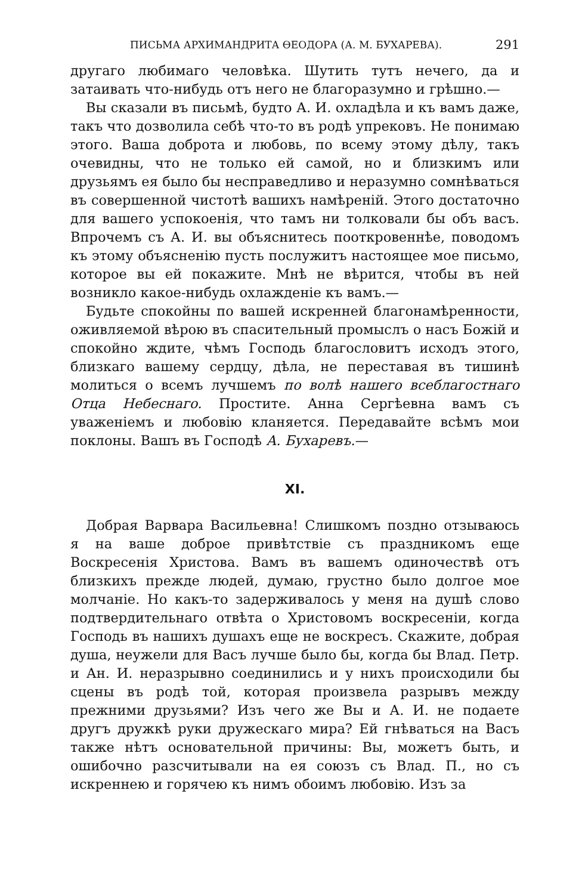ПИСЬМА АРХИМАНДРИТА ӨЕОДОРА (А. М. БУХАРЕВА). 291
другаго любимаго человѣка. Шутить тутъ нечего, да и затаивать что-нибудь отъ него не благоразумно и грѣшно.—
Вы сказали въ письмѣ, будто А. И. охладѣла и къ вамъ даже, такъ что дозволила себѣ что-то въ родѣ упрековъ. Не понимаю этого. Ваша доброта и любовь, по всему этому дѣлу, такъ очевидны, что не только ей самой, но и близкимъ или друзьямъ ея было бы несправедливо и неразумно сомнѣваться въ совершенной чистотѣ вашихъ намѣреній. Этого достаточно для вашего успокоенія, что тамъ ни толковали бы объ васъ. Впрочемъ съ А. И. вы объяснитесь пооткровеннѣе, поводомъ къ этому объясненію пусть послужитъ настоящее мое письмо, которое вы ей покажите. Мнѣ не вѣрится, чтобы въ ней возникло какое-нибудь охлажденіе къ вамъ.—
Будьте спокойны по вашей искренней благонамѣренности, оживляемой вѣрою въ спасительный промыслъ о насъ Божій и спокойно ждите, чѣмъ Господь благословитъ исходъ этого, близкаго вашему сердцу, дѣла, не переставая въ тишинѣ молиться о всемъ лучшемъ по волѣ нашего всеблагостнаго Отца Небеснаго. Простите. Анна Сергѣевна вамъ съ уваженіемъ и любовію кланяется. Передавайте всѣмъ мои поклоны. Вашъ въ Господѣ А. Бухаревъ.—
XI.
Добрая Варвара Васильевна! Слишкомъ поздно отзываюсь я на ваше доброе привѣтствіе съ праздникомъ еще Воскресенія Христова. Вамъ въ вашемъ одиночествѣ отъ близкихъ прежде людей, думаю, грустно было долгое мое молчаніе. Но какъ-то задерживалось у меня на душѣ слово подтвердительнаго отвѣта о Христовомъ воскресеніи, когда Господь въ нашихъ душахъ еще не воскресъ. Скажите, добрая душа, неужели для Васъ лучше было бы, когда бы Влад. Петр. и Ан. И. неразрывно соединились и у нихъ происходили бы сцены въ родѣ той, которая произвела разрывъ между прежними друзьями? Изъ чего же Вы и А. И. не подаете другъ дружкѣ руки дружескаго мира? Ей гнѣваться на Васъ также нѣтъ основательной причины: Вы, можетъ быть, и ошибочно разсчитывали на ея союзъ съ Влад. П., но съ искреннею и горячею къ нимъ обоимъ любовію. Изъ за